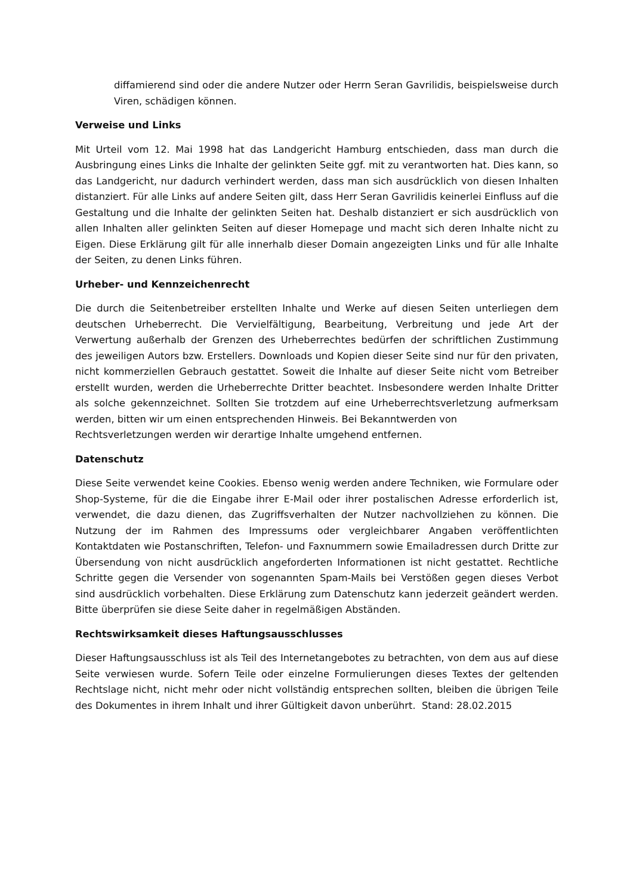diffamierend sind oder die andere Nutzer oder Herrn Seran Gavrilidis, beispielsweise durch Viren, schädigen können.
Verweise und Links
Mit Urteil vom 12. Mai 1998 hat das Landgericht Hamburg entschieden, dass man durch die Ausbringung eines Links die Inhalte der gelinkten Seite ggf. mit zu verantworten hat. Dies kann, so das Landgericht, nur dadurch verhindert werden, dass man sich ausdrücklich von diesen Inhalten distanziert. Für alle Links auf andere Seiten gilt, dass Herr Seran Gavrilidis keinerlei Einfluss auf die Gestaltung und die Inhalte der gelinkten Seiten hat. Deshalb distanziert er sich ausdrücklich von allen Inhalten aller gelinkten Seiten auf dieser Homepage und macht sich deren Inhalte nicht zu Eigen. Diese Erklärung gilt für alle innerhalb dieser Domain angezeigten Links und für alle Inhalte der Seiten, zu denen Links führen.
Urheber- und Kennzeichenrecht
Die durch die Seitenbetreiber erstellten Inhalte und Werke auf diesen Seiten unterliegen dem deutschen Urheberrecht. Die Vervielfältigung, Bearbeitung, Verbreitung und jede Art der Verwertung außerhalb der Grenzen des Urheberrechtes bedürfen der schriftlichen Zustimmung des jeweiligen Autors bzw. Erstellers. Downloads und Kopien dieser Seite sind nur für den privaten, nicht kommerziellen Gebrauch gestattet. Soweit die Inhalte auf dieser Seite nicht vom Betreiber erstellt wurden, werden die Urheberrechte Dritter beachtet. Insbesondere werden Inhalte Dritter als solche gekennzeichnet. Sollten Sie trotzdem auf eine Urheberrechtsverletzung aufmerksam werden, bitten wir um einen entsprechenden Hinweis. Bei Bekanntwerden von
Rechtsverletzungen werden wir derartige Inhalte umgehend entfernen.
Datenschutz
Diese Seite verwendet keine Cookies. Ebenso wenig werden andere Techniken, wie Formulare oder Shop-Systeme, für die die Eingabe ihrer E-Mail oder ihrer postalischen Adresse erforderlich ist, verwendet, die dazu dienen, das Zugriffsverhalten der Nutzer nachvollziehen zu können. Die Nutzung der im Rahmen des Impressums oder vergleichbarer Angaben veröffentlichten Kontaktdaten wie Postanschriften, Telefon- und Faxnummern sowie Emailadressen durch Dritte zur Übersendung von nicht ausdrücklich angeforderten Informationen ist nicht gestattet. Rechtliche Schritte gegen die Versender von sogenannten Spam-Mails bei Verstößen gegen dieses Verbot sind ausdrücklich vorbehalten. Diese Erklärung zum Datenschutz kann jederzeit geändert werden. Bitte überprüfen sie diese Seite daher in regelmäßigen Abständen.
Rechtswirksamkeit dieses Haftungsausschlusses
Dieser Haftungsausschluss ist als Teil des Internetangebotes zu betrachten, von dem aus auf diese Seite verwiesen wurde. Sofern Teile oder einzelne Formulierungen dieses Textes der geltenden Rechtslage nicht, nicht mehr oder nicht vollständig entsprechen sollten, bleiben die übrigen Teile des Dokumentes in ihrem Inhalt und ihrer Gültigkeit davon unberührt. Stand: 28.02.2015